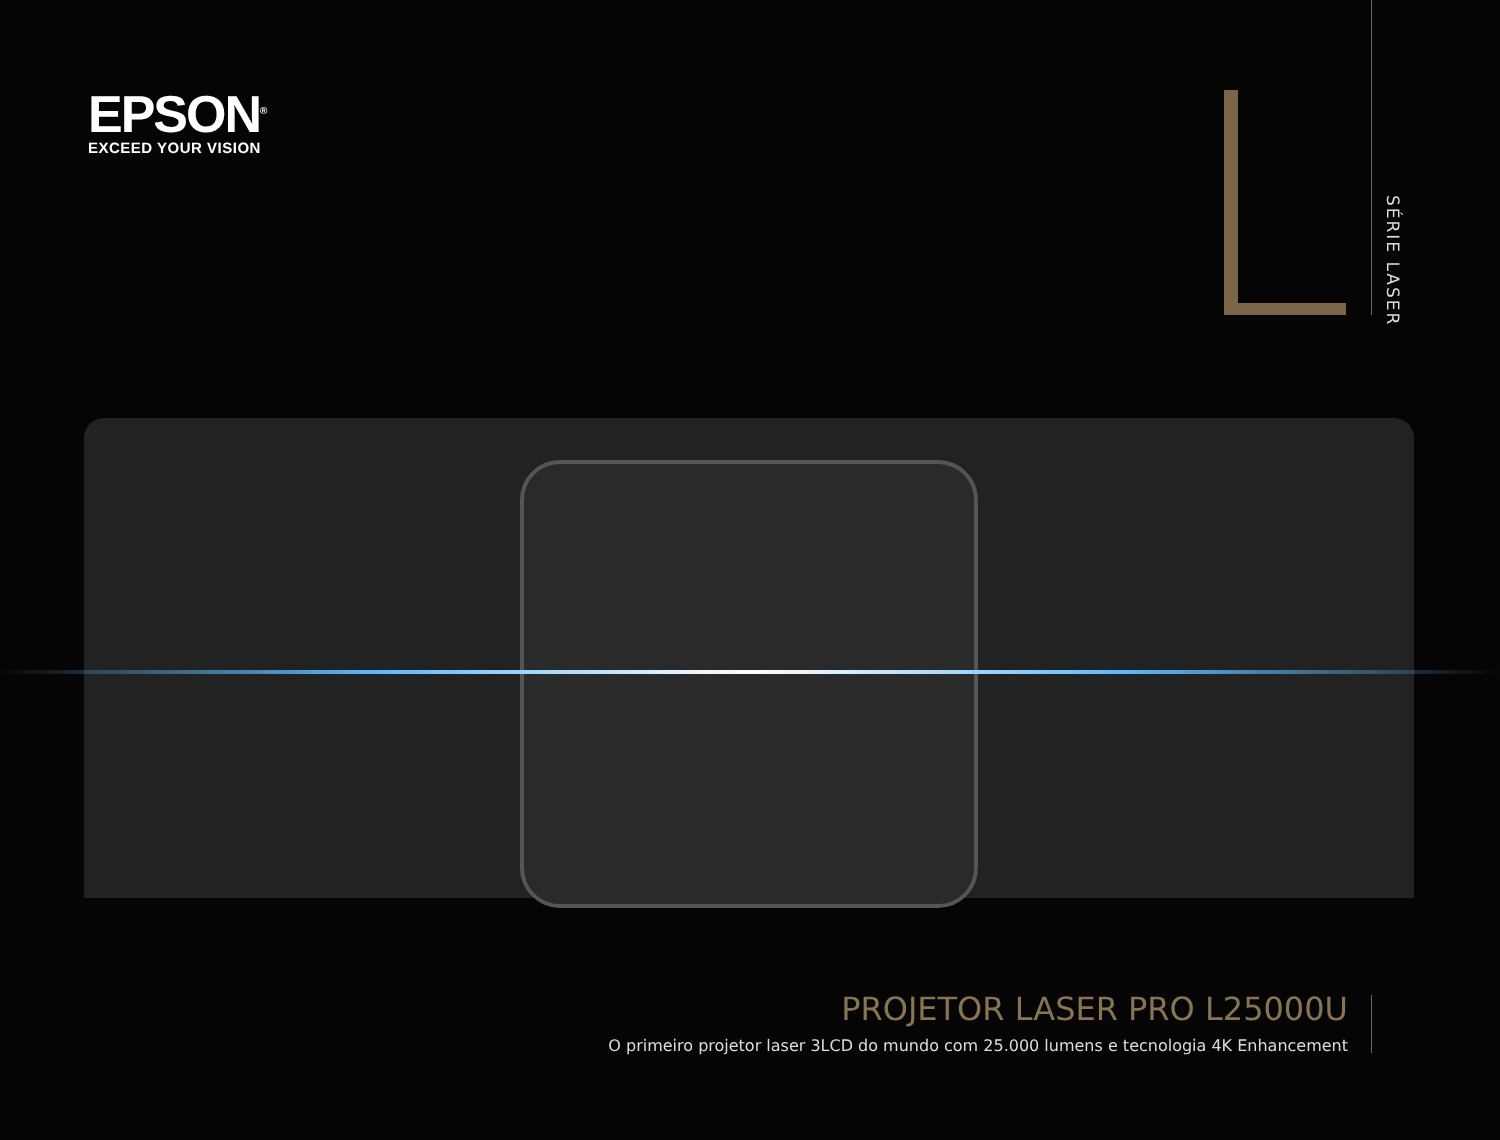EPSON<sup>®</sup>
EXCEED YOUR VISION
SÉRIE LASER
PROJETOR LASER PRO L25000U
O primeiro projetor laser 3LCD do mundo com 25.000 lumens e tecnologia 4K Enhancement